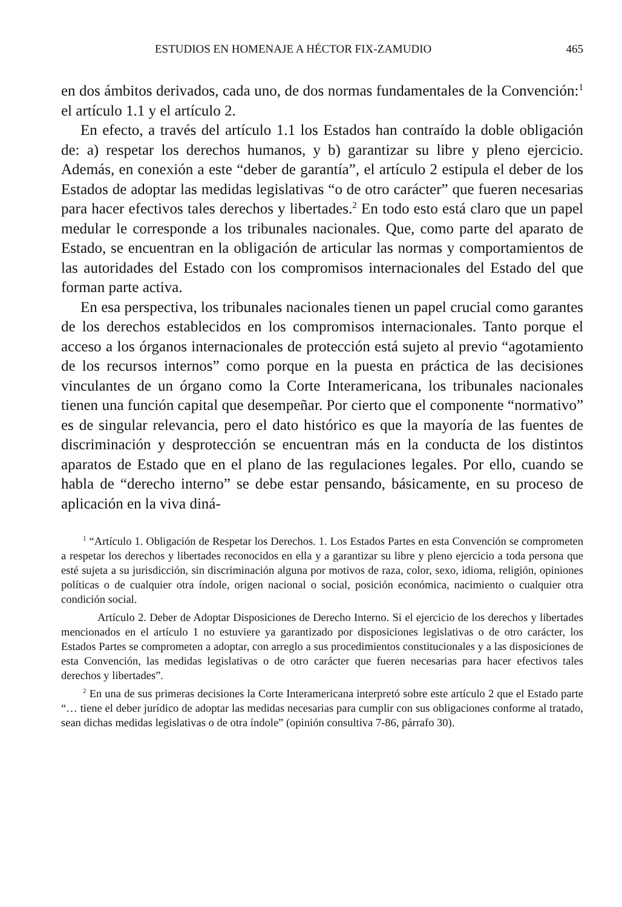ESTUDIOS EN HOMENAJE A HÉCTOR FIX-ZAMUDIO 465
en dos ámbitos derivados, cada uno, de dos normas fundamentales de la Convención:<sup>1</sup> el artículo 1.1 y el artículo 2.
En efecto, a través del artículo 1.1 los Estados han contraído la doble obligación de: a) respetar los derechos humanos, y b) garantizar su libre y pleno ejercicio. Además, en conexión a este “deber de garantía”, el artículo 2 estipula el deber de los Estados de adoptar las medidas legislativas “o de otro carácter” que fueren necesarias para hacer efectivos tales derechos y libertades.<sup>2</sup> En todo esto está claro que un papel medular le corresponde a los tribunales nacionales. Que, como parte del aparato de Estado, se encuentran en la obligación de articular las normas y comportamientos de las autoridades del Estado con los compromisos internacionales del Estado del que forman parte activa.
En esa perspectiva, los tribunales nacionales tienen un papel crucial como garantes de los derechos establecidos en los compromisos internacionales. Tanto porque el acceso a los órganos internacionales de protección está sujeto al previo “agotamiento de los recursos internos” como porque en la puesta en práctica de las decisiones vinculantes de un órgano como la Corte Interamericana, los tribunales nacionales tienen una función capital que desempeñar. Por cierto que el componente “normativo” es de singular relevancia, pero el dato histórico es que la mayoría de las fuentes de discriminación y desprotección se encuentran más en la conducta de los distintos aparatos de Estado que en el plano de las regulaciones legales. Por ello, cuando se habla de “derecho interno” se debe estar pensando, básicamente, en su proceso de aplicación en la viva diná-
<sup>1</sup> “Artículo 1. Obligación de Respetar los Derechos. 1. Los Estados Partes en esta Convención se comprometen a respetar los derechos y libertades reconocidos en ella y a garantizar su libre y pleno ejercicio a toda persona que esté sujeta a su jurisdicción, sin discriminación alguna por motivos de raza, color, sexo, idioma, religión, opiniones políticas o de cualquier otra índole, origen nacional o social, posición económica, nacimiento o cualquier otra condición social.
Artículo 2. Deber de Adoptar Disposiciones de Derecho Interno. Si el ejercicio de los derechos y libertades mencionados en el artículo 1 no estuviere ya garantizado por disposiciones legislativas o de otro carácter, los Estados Partes se comprometen a adoptar, con arreglo a sus procedimientos constitucionales y a las disposiciones de esta Convención, las medidas legislativas o de otro carácter que fueren necesarias para hacer efectivos tales derechos y libertades”.
<sup>2</sup> En una de sus primeras decisiones la Corte Interamericana interpretó sobre este artículo 2 que el Estado parte “… tiene el deber jurídico de adoptar las medidas necesarias para cumplir con sus obligaciones conforme al tratado, sean dichas medidas legislativas o de otra índole” (opinión consultiva 7-86, párrafo 30).